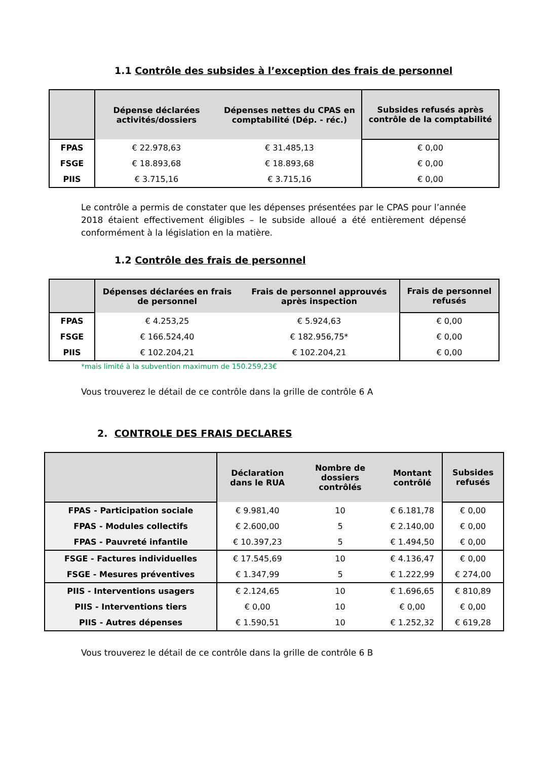1.1 Contrôle des subsides à l’exception des frais de personnel
| | Dépense déclarées activités/dossiers | Dépenses nettes du CPAS en comptabilité (Dép. - réc.) | Subsides refusés après contrôle de la comptabilité |
| --- | --- | --- | --- |
| FPAS | € 22.978,63 | € 31.485,13 | € 0,00 |
| FSGE | € 18.893,68 | € 18.893,68 | € 0,00 |
| PIIS | € 3.715,16 | € 3.715,16 | € 0,00 |
Le contrôle a permis de constater que les dépenses présentées par le CPAS pour l’année 2018 étaient effectivement éligibles – le subside alloué a été entièrement dépensé conformément à la législation en la matière.
1.2 Contrôle des frais de personnel
| | Dépenses déclarées en frais de personnel | Frais de personnel approuvés après inspection | Frais de personnel refusés |
| --- | --- | --- | --- |
| FPAS | € 4.253,25 | € 5.924,63 | € 0,00 |
| FSGE | € 166.524,40 | € 182.956,75* | € 0,00 |
| PIIS | € 102.204,21 | € 102.204,21 | € 0,00 |
*mais limité à la subvention maximum de 150.259,23€
Vous trouverez le détail de ce contrôle dans la grille de contrôle 6 A
2. CONTROLE DES FRAIS DECLARES
| | Déclaration dans le RUA | Nombre de dossiers contrôlés | Montant contrôlé | Subsides refusés |
| --- | --- | --- | --- | --- |
| FPAS - Participation sociale | € 9.981,40 | 10 | € 6.181,78 | € 0,00 |
| FPAS - Modules collectifs | € 2.600,00 | 5 | € 2.140,00 | € 0,00 |
| FPAS - Pauvreté infantile | € 10.397,23 | 5 | € 1.494,50 | € 0,00 |
| FSGE - Factures individuelles | € 17.545,69 | 10 | € 4.136,47 | € 0,00 |
| FSGE - Mesures préventives | € 1.347,99 | 5 | € 1.222,99 | € 274,00 |
| PIIS - Interventions usagers | € 2.124,65 | 10 | € 1.696,65 | € 810,89 |
| PIIS - Interventions tiers | € 0,00 | 10 | € 0,00 | € 0,00 |
| PIIS - Autres dépenses | € 1.590,51 | 10 | € 1.252,32 | € 619,28 |
Vous trouverez le détail de ce contrôle dans la grille de contrôle 6 B